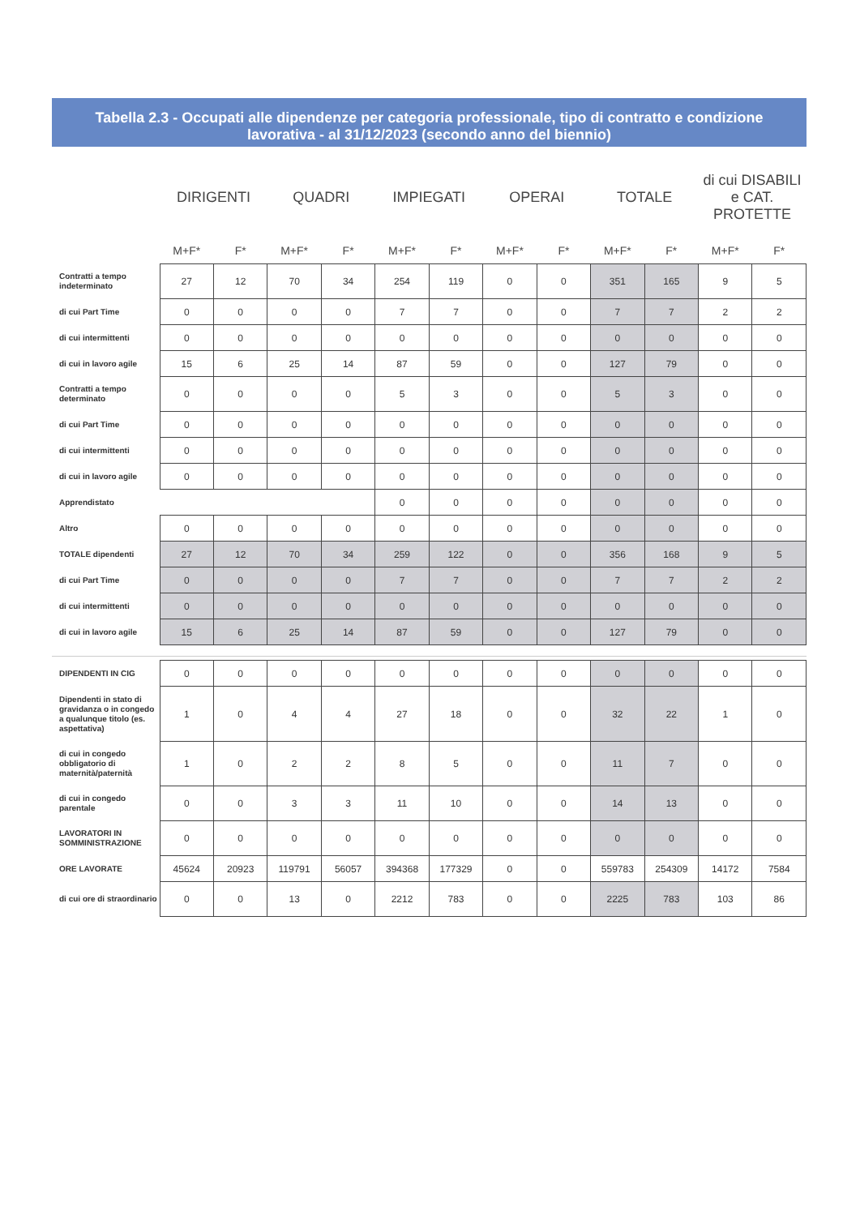Tabella 2.3 - Occupati alle dipendenze per categoria professionale, tipo di contratto e condizione lavorativa - al 31/12/2023 (secondo anno del biennio)
| | DIRIGENTI | | QUADRI | | IMPIEGATI | | OPERAI | | TOTALE | | di cui DISABILI e CAT. PROTETTE | |
| --- | --- | --- | --- | --- | --- | --- | --- | --- | --- | --- | --- | --- |
| | M+F* | F* | M+F* | F* | M+F* | F* | M+F* | F* | M+F* | F* | M+F* | F* |
| Contratti a tempo indeterminato | 27 | 12 | 70 | 34 | 254 | 119 | 0 | 0 | 351 | 165 | 9 | 5 |
| di cui Part Time | 0 | 0 | 0 | 0 | 7 | 7 | 0 | 0 | 7 | 7 | 2 | 2 |
| di cui intermittenti | 0 | 0 | 0 | 0 | 0 | 0 | 0 | 0 | 0 | 0 | 0 | 0 |
| di cui in lavoro agile | 15 | 6 | 25 | 14 | 87 | 59 | 0 | 0 | 127 | 79 | 0 | 0 |
| Contratti a tempo determinato | 0 | 0 | 0 | 0 | 5 | 3 | 0 | 0 | 5 | 3 | 0 | 0 |
| di cui Part Time | 0 | 0 | 0 | 0 | 0 | 0 | 0 | 0 | 0 | 0 | 0 | 0 |
| di cui intermittenti | 0 | 0 | 0 | 0 | 0 | 0 | 0 | 0 | 0 | 0 | 0 | 0 |
| di cui in lavoro agile | 0 | 0 | 0 | 0 | 0 | 0 | 0 | 0 | 0 | 0 | 0 | 0 |
| Apprendistato | | | | | 0 | 0 | 0 | 0 | 0 | 0 | 0 | 0 |
| Altro | 0 | 0 | 0 | 0 | 0 | 0 | 0 | 0 | 0 | 0 | 0 | 0 |
| TOTALE dipendenti | 27 | 12 | 70 | 34 | 259 | 122 | 0 | 0 | 356 | 168 | 9 | 5 |
| di cui Part Time | 0 | 0 | 0 | 0 | 7 | 7 | 0 | 0 | 7 | 7 | 2 | 2 |
| di cui intermittenti | 0 | 0 | 0 | 0 | 0 | 0 | 0 | 0 | 0 | 0 | 0 | 0 |
| di cui in lavoro agile | 15 | 6 | 25 | 14 | 87 | 59 | 0 | 0 | 127 | 79 | 0 | 0 |
| DIPENDENTI IN CIG | 0 | 0 | 0 | 0 | 0 | 0 | 0 | 0 | 0 | 0 | 0 | 0 |
| Dipendenti in stato di gravidanza o in congedo a qualunque titolo (es. aspettativa) | 1 | 0 | 4 | 4 | 27 | 18 | 0 | 0 | 32 | 22 | 1 | 0 |
| di cui in congedo obbligatorio di maternità/paternità | 1 | 0 | 2 | 2 | 8 | 5 | 0 | 0 | 11 | 7 | 0 | 0 |
| di cui in congedo parentale | 0 | 0 | 3 | 3 | 11 | 10 | 0 | 0 | 14 | 13 | 0 | 0 |
| LAVORATORI IN SOMMINISTRAZIONE | 0 | 0 | 0 | 0 | 0 | 0 | 0 | 0 | 0 | 0 | 0 | 0 |
| ORE LAVORATE | 45624 | 20923 | 119791 | 56057 | 394368 | 177329 | 0 | 0 | 559783 | 254309 | 14172 | 7584 |
| di cui ore di straordinario | 0 | 0 | 13 | 0 | 2212 | 783 | 0 | 0 | 2225 | 783 | 103 | 86 |